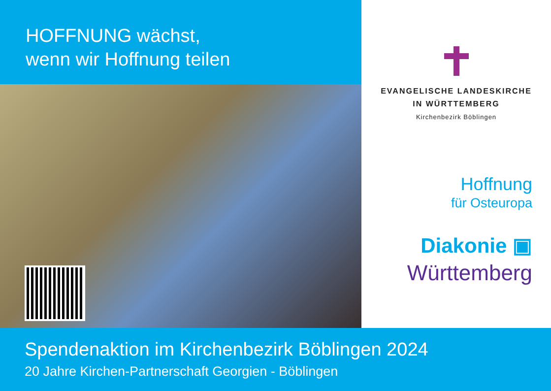HOFFNUNG wächst,
wenn wir Hoffnung teilen
EVANGELISCHE LANDESKIRCHE
IN WÜRTTEMBERG
Kirchenbezirk Böblingen
Hoffnung
für Osteuropa
Diakonie ▣
Württemberg
Spendenaktion im Kirchenbezirk Böblingen 2024
20 Jahre Kirchen-Partnerschaft Georgien - Böblingen